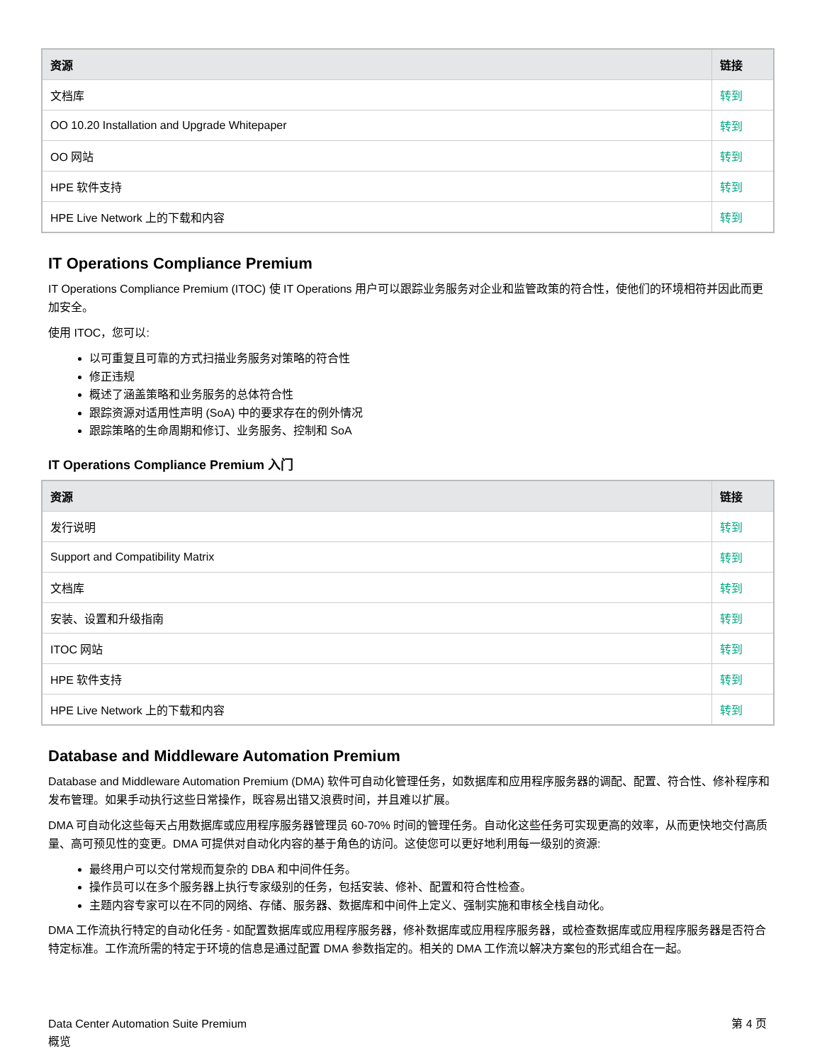| 资源 | 链接 |
| --- | --- |
| 文档库 | 转到 |
| OO 10.20 Installation and Upgrade Whitepaper | 转到 |
| OO 网站 | 转到 |
| HPE 软件支持 | 转到 |
| HPE Live Network 上的下载和内容 | 转到 |
IT Operations Compliance Premium
IT Operations Compliance Premium (ITOC) 使 IT Operations 用户可以跟踪业务服务对企业和监管政策的符合性，使他们的环境相符并因此而更加安全。
使用 ITOC，您可以:
以可重复且可靠的方式扫描业务服务对策略的符合性
修正违规
概述了涵盖策略和业务服务的总体符合性
跟踪资源对适用性声明 (SoA) 中的要求存在的例外情况
跟踪策略的生命周期和修订、业务服务、控制和 SoA
IT Operations Compliance Premium 入门
| 资源 | 链接 |
| --- | --- |
| 发行说明 | 转到 |
| Support and Compatibility Matrix | 转到 |
| 文档库 | 转到 |
| 安装、设置和升级指南 | 转到 |
| ITOC 网站 | 转到 |
| HPE 软件支持 | 转到 |
| HPE Live Network 上的下载和内容 | 转到 |
Database and Middleware Automation Premium
Database and Middleware Automation Premium (DMA) 软件可自动化管理任务，如数据库和应用程序服务器的调配、配置、符合性、修补程序和发布管理。如果手动执行这些日常操作，既容易出错又浪费时间，并且难以扩展。
DMA 可自动化这些每天占用数据库或应用程序服务器管理员 60-70% 时间的管理任务。自动化这些任务可实现更高的效率，从而更快地交付高质量、高可预见性的变更。DMA 可提供对自动化内容的基于角色的访问。这使您可以更好地利用每一级别的资源:
最终用户可以交付常规而复杂的 DBA 和中间件任务。
操作员可以在多个服务器上执行专家级别的任务，包括安装、修补、配置和符合性检查。
主题内容专家可以在不同的网络、存储、服务器、数据库和中间件上定义、强制实施和审核全栈自动化。
DMA 工作流执行特定的自动化任务 - 如配置数据库或应用程序服务器，修补数据库或应用程序服务器，或检查数据库或应用程序服务器是否符合特定标准。工作流所需的特定于环境的信息是通过配置 DMA 参数指定的。相关的 DMA 工作流以解决方案包的形式组合在一起。
Data Center Automation Suite Premium
概览
第 4 页